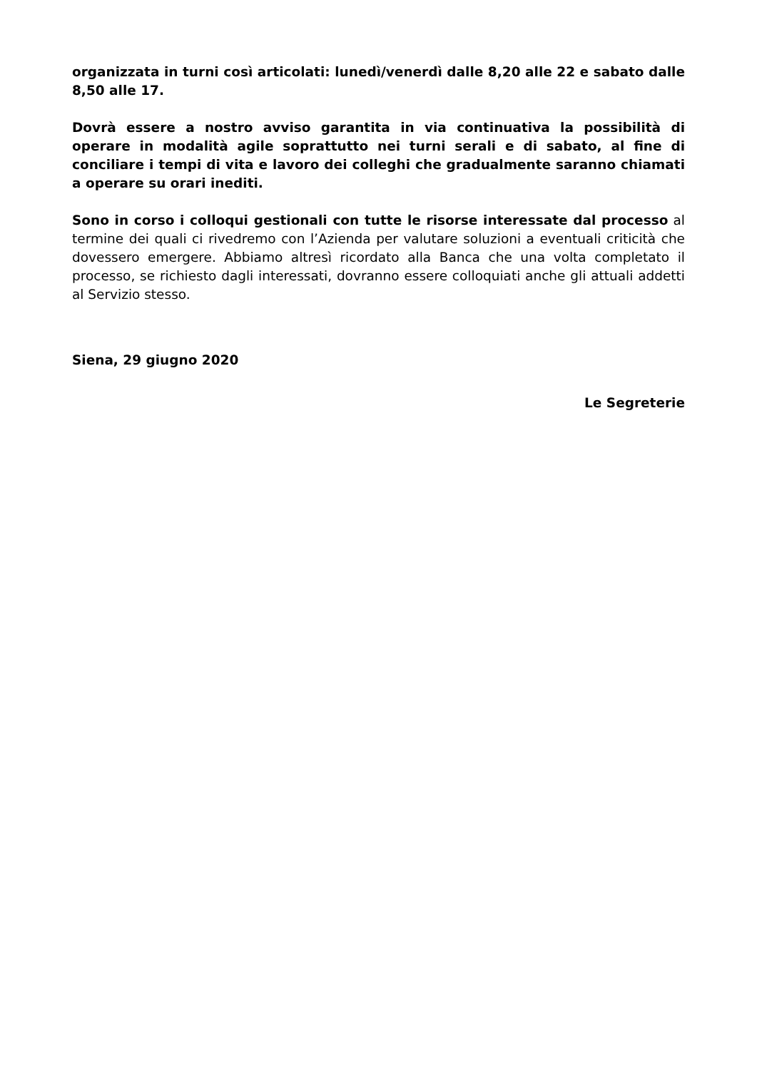organizzata in turni così articolati: lunedì/venerdì dalle 8,20 alle 22 e sabato dalle 8,50 alle 17.
Dovrà essere a nostro avviso garantita in via continuativa la possibilità di operare in modalità agile soprattutto nei turni serali e di sabato, al fine di conciliare i tempi di vita e lavoro dei colleghi che gradualmente saranno chiamati a operare su orari inediti.
Sono in corso i colloqui gestionali con tutte le risorse interessate dal processo al termine dei quali ci rivedremo con l’Azienda per valutare soluzioni a eventuali criticità che dovessero emergere. Abbiamo altresì ricordato alla Banca che una volta completato il processo, se richiesto dagli interessati, dovranno essere colloquiati anche gli attuali addetti al Servizio stesso.
Siena, 29 giugno 2020
Le Segreterie